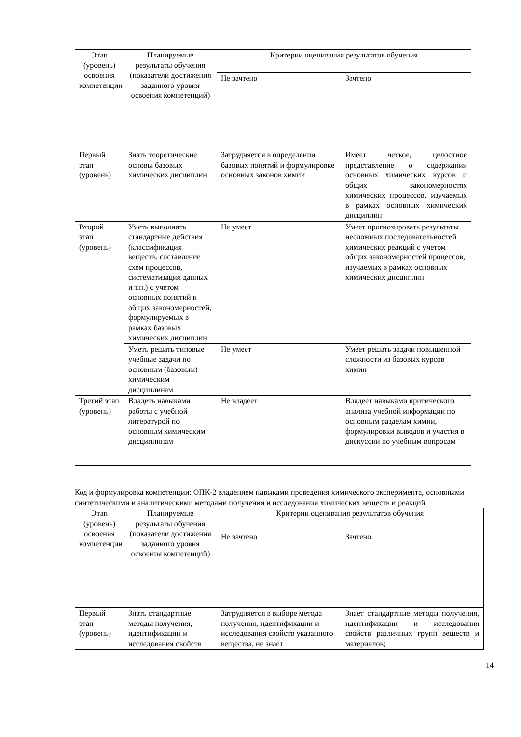| Этап (уровень) освоения компетенции | Планируемые результаты обучения (показатели достижения заданного уровня освоения компетенций) | Критерии оценивания результатов обучения | |
| --- | --- | --- | --- |
| | | Не зачтено | Зачтено |
| Первый этап (уровень) | Знать теоретические основы базовых химических дисциплин | Затрудняется в определении базовых понятий и формулировке основных законов химии | Имеет четкое, целостное представление о содержании основных химических курсов и общих закономерностях химических процессов, изучаемых в рамках основных химических дисциплин |
| Второй этап (уровень) | Уметь выполнять стандартные действия (классификация веществ, составление схем процессов, систематизация данных и т.п.) с учетом основных понятий и общих закономерностей, формулируемых в рамках базовых химических дисциплин | Не умеет | Умеет прогнозировать результаты несложных последовательностей химических реакций с учетом общих закономерностей процессов, изучаемых в рамках основных химических дисциплин |
| | Уметь решать типовые учебные задачи по основным (базовым) химическим дисциплинам | Не умеет | Умеет решать задачи повышенной сложности из базовых курсов химии |
| Третий этап (уровень) | Владеть навыками работы с учебной литературой по основным химическим дисциплинам | Не владеет | Владеет навыками критического анализа учебной информации по основным разделам химии, формулировки выводов и участия в дискуссии по учебным вопросам |
Код и формулировка компетенции: ОПК-2 владением навыками проведения химического эксперимента, основными синтетическими и аналитическими методами получения и исследования химических веществ и реакций
| Этап (уровень) освоения компетенции | Планируемые результаты обучения (показатели достижения заданного уровня освоения компетенций) | Критерии оценивания результатов обучения | |
| --- | --- | --- | --- |
| | | Не зачтено | Зачтено |
| Первый этап (уровень) | Знать стандартные методы получения, идентификации и исследования свойств | Затрудняется в выборе метода получения, идентификации и исследования свойств указанного вещества, не знает | Знает стандартные методы получения, идентификации и исследования свойств различных групп веществ и материалов; |
14